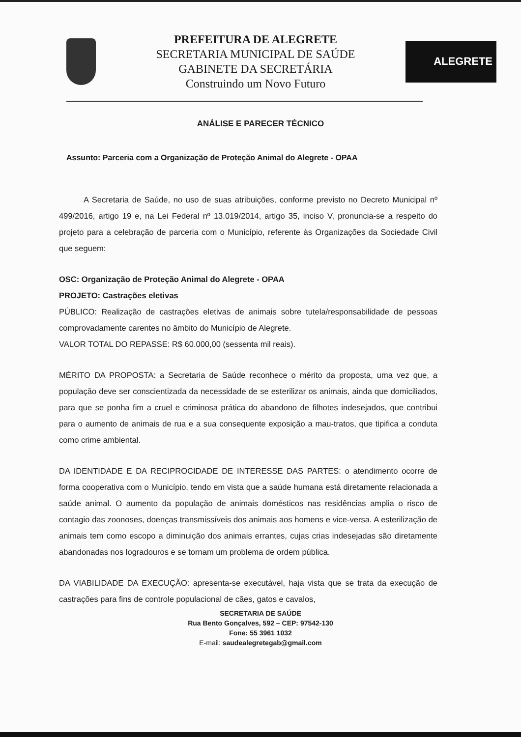PREFEITURA DE ALEGRETE
SECRETARIA MUNICIPAL DE SAÚDE
GABINETE DA SECRETÁRIA
Construindo um Novo Futuro
ALEGRETE
ANÁLISE E PARECER TÉCNICO
Assunto: Parceria com a Organização de Proteção Animal do Alegrete - OPAA
A Secretaria de Saúde, no uso de suas atribuições, conforme previsto no Decreto Municipal nº 499/2016, artigo 19 e, na Lei Federal nº 13.019/2014, artigo 35, inciso V, pronuncia-se a respeito do projeto para a celebração de parceria com o Município, referente às Organizações da Sociedade Civil que seguem:
OSC: Organização de Proteção Animal do Alegrete - OPAA
PROJETO: Castrações eletivas
PÚBLICO: Realização de castrações eletivas de animais sobre tutela/responsabilidade de pessoas comprovadamente carentes no âmbito do Município de Alegrete.
VALOR TOTAL DO REPASSE: R$ 60.000,00 (sessenta mil reais).
MÉRITO DA PROPOSTA: a Secretaria de Saúde reconhece o mérito da proposta, uma vez que, a população deve ser conscientizada da necessidade de se esterilizar os animais, ainda que domiciliados, para que se ponha fim a cruel e criminosa prática do abandono de filhotes indesejados, que contribui para o aumento de animais de rua e a sua consequente exposição a mau-tratos, que tipifica a conduta como crime ambiental.
DA IDENTIDADE E DA RECIPROCIDADE DE INTERESSE DAS PARTES: o atendimento ocorre de forma cooperativa com o Município, tendo em vista que a saúde humana está diretamente relacionada a saúde animal. O aumento da população de animais domésticos nas residências amplia o risco de contagio das zoonoses, doenças transmissíveis dos animais aos homens e vice-versa. A esterilização de animais tem como escopo a diminuição dos animais errantes, cujas crias indesejadas são diretamente abandonadas nos logradouros e se tornam um problema de ordem pública.
DA VIABILIDADE DA EXECUÇÃO: apresenta-se executável, haja vista que se trata da execução de castrações para fins de controle populacional de cães, gatos e cavalos,
SECRETARIA DE SAÚDE
Rua Bento Gonçalves, 592 – CEP: 97542-130
Fone: 55 3961 1032
E-mail: saudealegretegab@gmail.com